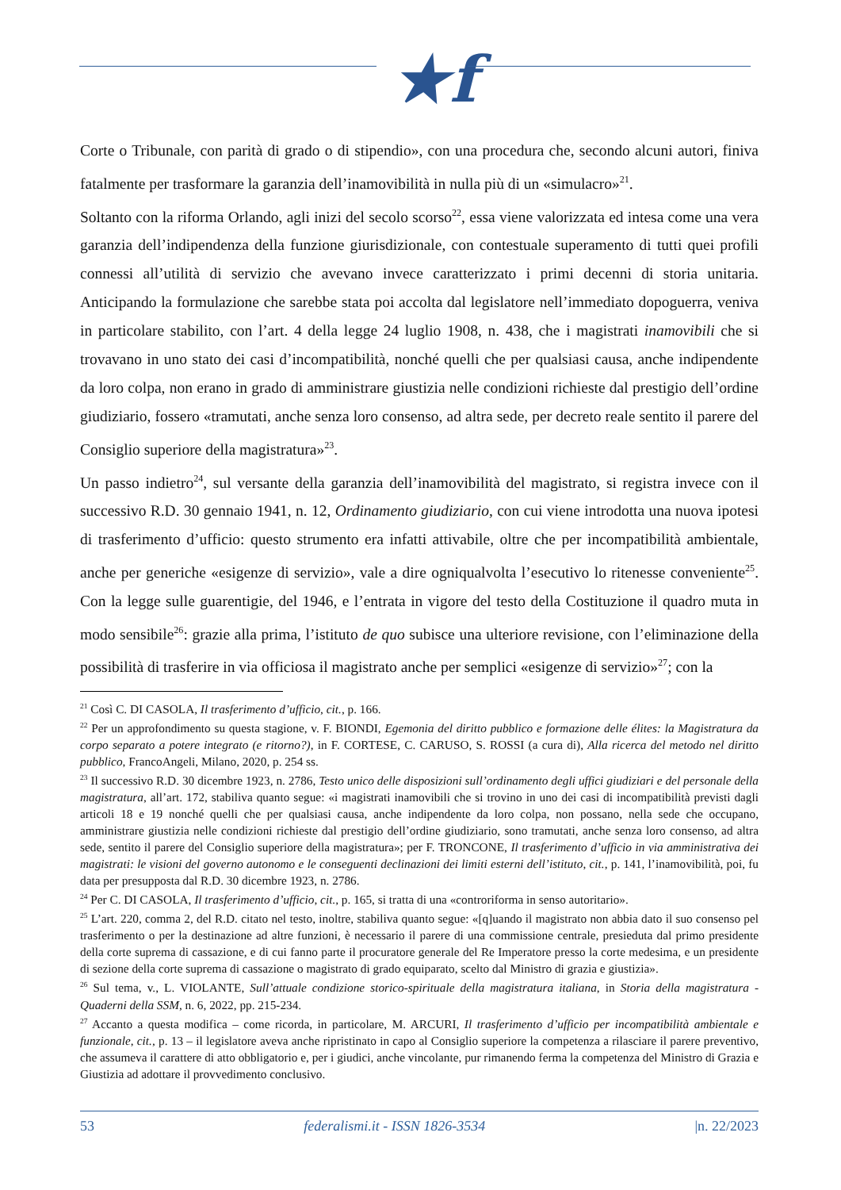★f
Corte o Tribunale, con parità di grado o di stipendio», con una procedura che, secondo alcuni autori, finiva fatalmente per trasformare la garanzia dell’inamovibilità in nulla più di un «simulacro»<sup>21</sup>.
Soltanto con la riforma Orlando, agli inizi del secolo scorso<sup>22</sup>, essa viene valorizzata ed intesa come una vera garanzia dell’indipendenza della funzione giurisdizionale, con contestuale superamento di tutti quei profili connessi all’utilità di servizio che avevano invece caratterizzato i primi decenni di storia unitaria. Anticipando la formulazione che sarebbe stata poi accolta dal legislatore nell’immediato dopoguerra, veniva in particolare stabilito, con l’art. 4 della legge 24 luglio 1908, n. 438, che i magistrati inamovibili che si trovavano in uno stato dei casi d’incompatibilità, nonché quelli che per qualsiasi causa, anche indipendente da loro colpa, non erano in grado di amministrare giustizia nelle condizioni richieste dal prestigio dell’ordine giudiziario, fossero «tramutati, anche senza loro consenso, ad altra sede, per decreto reale sentito il parere del Consiglio superiore della magistratura»<sup>23</sup>.
Un passo indietro<sup>24</sup>, sul versante della garanzia dell’inamovibilità del magistrato, si registra invece con il successivo R.D. 30 gennaio 1941, n. 12, Ordinamento giudiziario, con cui viene introdotta una nuova ipotesi di trasferimento d’ufficio: questo strumento era infatti attivabile, oltre che per incompatibilità ambientale, anche per generiche «esigenze di servizio», vale a dire ogniqualvolta l’esecutivo lo ritenesse conveniente<sup>25</sup>. Con la legge sulle guarentigie, del 1946, e l’entrata in vigore del testo della Costituzione il quadro muta in modo sensibile<sup>26</sup>: grazie alla prima, l’istituto de quo subisce una ulteriore revisione, con l’eliminazione della possibilità di trasferire in via officiosa il magistrato anche per semplici «esigenze di servizio»<sup>27</sup>; con la
<sup>21</sup> Così C. DI CASOLA, Il trasferimento d’ufficio, cit., p. 166.
<sup>22</sup> Per un approfondimento su questa stagione, v. F. BIONDI, Egemonia del diritto pubblico e formazione delle élites: la Magistratura da corpo separato a potere integrato (e ritorno?), in F. CORTESE, C. CARUSO, S. ROSSI (a cura di), Alla ricerca del metodo nel diritto pubblico, FrancoAngeli, Milano, 2020, p. 254 ss.
<sup>23</sup> Il successivo R.D. 30 dicembre 1923, n. 2786, Testo unico delle disposizioni sull’ordinamento degli uffici giudiziari e del personale della magistratura, all’art. 172, stabiliva quanto segue: «i magistrati inamovibili che si trovino in uno dei casi di incompatibilità previsti dagli articoli 18 e 19 nonché quelli che per qualsiasi causa, anche indipendente da loro colpa, non possano, nella sede che occupano, amministrare giustizia nelle condizioni richieste dal prestigio dell’ordine giudiziario, sono tramutati, anche senza loro consenso, ad altra sede, sentito il parere del Consiglio superiore della magistratura»; per F. TRONCONE, Il trasferimento d’ufficio in via amministrativa dei magistrati: le visioni del governo autonomo e le conseguenti declinazioni dei limiti esterni dell’istituto, cit., p. 141, l’inamovibilità, poi, fu data per presupposta dal R.D. 30 dicembre 1923, n. 2786.
<sup>24</sup> Per C. DI CASOLA, Il trasferimento d’ufficio, cit., p. 165, si tratta di una «controriforma in senso autoritario».
<sup>25</sup> L’art. 220, comma 2, del R.D. citato nel testo, inoltre, stabiliva quanto segue: «[q]uando il magistrato non abbia dato il suo consenso pel trasferimento o per la destinazione ad altre funzioni, è necessario il parere di una commissione centrale, presieduta dal primo presidente della corte suprema di cassazione, e di cui fanno parte il procuratore generale del Re Imperatore presso la corte medesima, e un presidente di sezione della corte suprema di cassazione o magistrato di grado equiparato, scelto dal Ministro di grazia e giustizia».
<sup>26</sup> Sul tema, v., L. VIOLANTE, Sull’attuale condizione storico-spirituale della magistratura italiana, in Storia della magistratura - Quaderni della SSM, n. 6, 2022, pp. 215-234.
<sup>27</sup> Accanto a questa modifica – come ricorda, in particolare, M. ARCURI, Il trasferimento d’ufficio per incompatibilità ambientale e funzionale, cit., p. 13 – il legislatore aveva anche ripristinato in capo al Consiglio superiore la competenza a rilasciare il parere preventivo, che assumeva il carattere di atto obbligatorio e, per i giudici, anche vincolante, pur rimanendo ferma la competenza del Ministro di Grazia e Giustizia ad adottare il provvedimento conclusivo.
53 federalismi.it - ISSN 1826-3534 |n. 22/2023